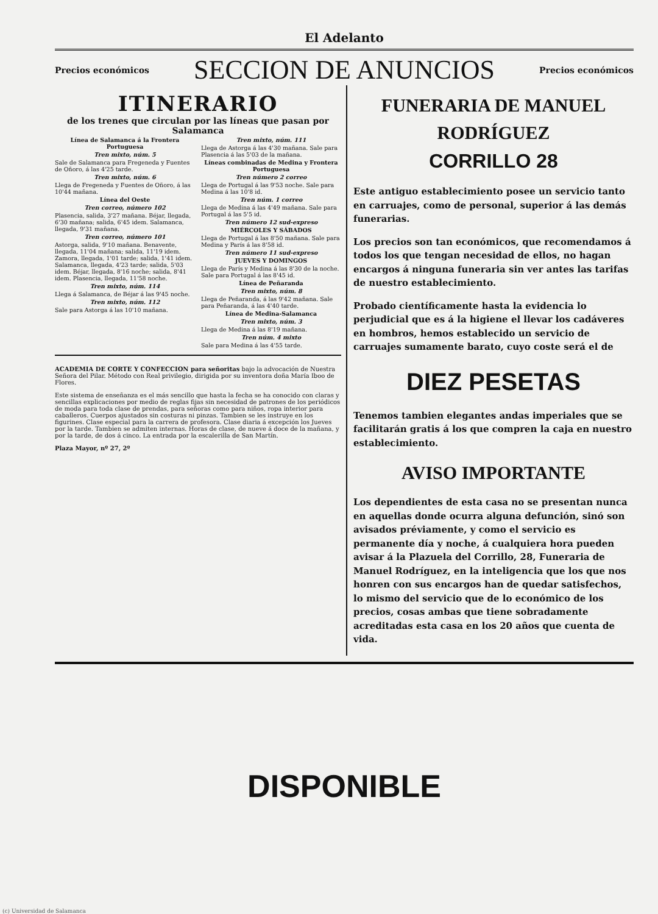El Adelanto
Precios económicos SECCION DE ANUNCIOS Precios económicos
ITINERARIO
de los trenes que circulan por las líneas que pasan por Salamanca
Línea de Salamanca á la Frontera Portuguesa
Tren mixto, núm. 5
Sale de Salamanca para Fregeneda y Fuentes de Oñoro, á las 4'25 tarde.
Tren mixto, núm. 6
Llega de Fregeneda y Fuentes de Oñoro, á las 10'44 mañana.
Línea del Oeste
Tren correo, número 102
Plasencia, salida, 3'27 mañana. Béjar, llegada, 6'30 mañana; salida, 6'45 idem. Salamanca, llegada, 9'31 mañana.
Tren correo, número 101
Astorga, salida, 9'10 mañana. Benavente, llegada, 11'04 mañana; salida, 11'19 idem. Zamora, llegada, 1'01 tarde; salida, 1'41 idem. Salamanca, llegada, 4'23 tarde; salida, 5'03 idem. Béjar, llegada, 8'16 noche; salida, 8'41 idem. Plasencia, llegada, 11'58 noche.
Tren mixto, núm. 114
Llega á Salamanca, de Béjar á las 9'45 noche.
Tren mixto, núm. 112
Sale para Astorga á las 10'10 mañana.
Tren mixto, núm. 111
Llega de Astorga á las 4'30 mañana. Sale para Plasencia á las 5'03 de la mañana.
Líneas combinadas de Medina y Frontera Portuguesa
Tren número 2 correo
Llega de Portugal á las 9'53 noche. Sale para Medina á las 10'8 id.
Tren núm. 1 correo
Llega de Medina á las 4'49 mañana. Sale para Portugal á las 5'5 id.
Tren número 12 sud-expreso
MIÉRCOLES Y SÁBADOS
Llega de Portugal á las 8'50 mañana. Sale para Medina y París á las 8'58 id.
Tren número 11 sud-expreso
JUEVES Y DOMINGOS
Llega de París y Medina á las 8'30 de la noche. Sale para Portugal á las 8'45 id.
Línea de Peñaranda
Tren mixto, núm. 8
Llega de Peñaranda, á las 9'42 mañana. Sale para Peñaranda, á las 4'40 tarde.
Línea de Medina-Salamanca
Tren mixto, núm. 3
Llega de Medina á las 8'19 mañana.
Tren núm. 4 mixto
Sale para Medina á las 4'55 tarde.
ACADEMIA DE CORTE Y CONFECCION para señoritas bajo la advocación de Nuestra Señora del Pilar. Método con Real privilegio, dirigida por su inventora doña María Iboo de Flores.
Este sistema de enseñanza es el más sencillo que hasta la fecha se ha conocido con claras y sencillas explicaciones por medio de reglas fijas sin necesidad de patrones de los periódicos de moda para toda clase de prendas, para señoras como para niños, ropa interior para caballeros. Cuerpos ajustados sin costuras ni pinzas. Tambien se les instruye en los figurines. Clase especial para la carrera de profesora. Clase diaria á excepción los Jueves por la tarde. Tambien se admiten internas. Horas de clase, de nueve á doce de la mañana, y por la tarde, de dos á cinco. La entrada por la escalerilla de San Martín.
Plaza Mayor, nº 27, 2º
FUNERARIA DE MANUEL RODRÍGUEZ
CORRILLO 28
Este antiguo establecimiento posee un servicio tanto en carruajes, como de personal, superior á las demás funerarias.
Los precios son tan económicos, que recomendamos á todos los que tengan necesidad de ellos, no hagan encargos á ninguna funeraria sin ver antes las tarifas de nuestro establecimiento.
Probado científicamente hasta la evidencia lo perjudicial que es á la higiene el llevar los cadáveres en hombros, hemos establecido un servicio de carruajes sumamente barato, cuyo coste será el de
DIEZ PESETAS
Tenemos tambien elegantes andas imperiales que se facilitarán gratis á los que compren la caja en nuestro establecimiento.
AVISO IMPORTANTE
Los dependientes de esta casa no se presentan nunca en aquellas donde ocurra alguna defunción, sinó son avisados préviamente, y como el servicio es permanente día y noche, á cualquiera hora pueden avisar á la Plazuela del Corrillo, 28, Funeraria de Manuel Rodríguez, en la inteligencia que los que nos honren con sus encargos han de quedar satisfechos, lo mismo del servicio que de lo económico de los precios, cosas ambas que tiene sobradamente acreditadas esta casa en los 20 años que cuenta de vida.
DISPONIBLE
(c) Universidad de Salamanca